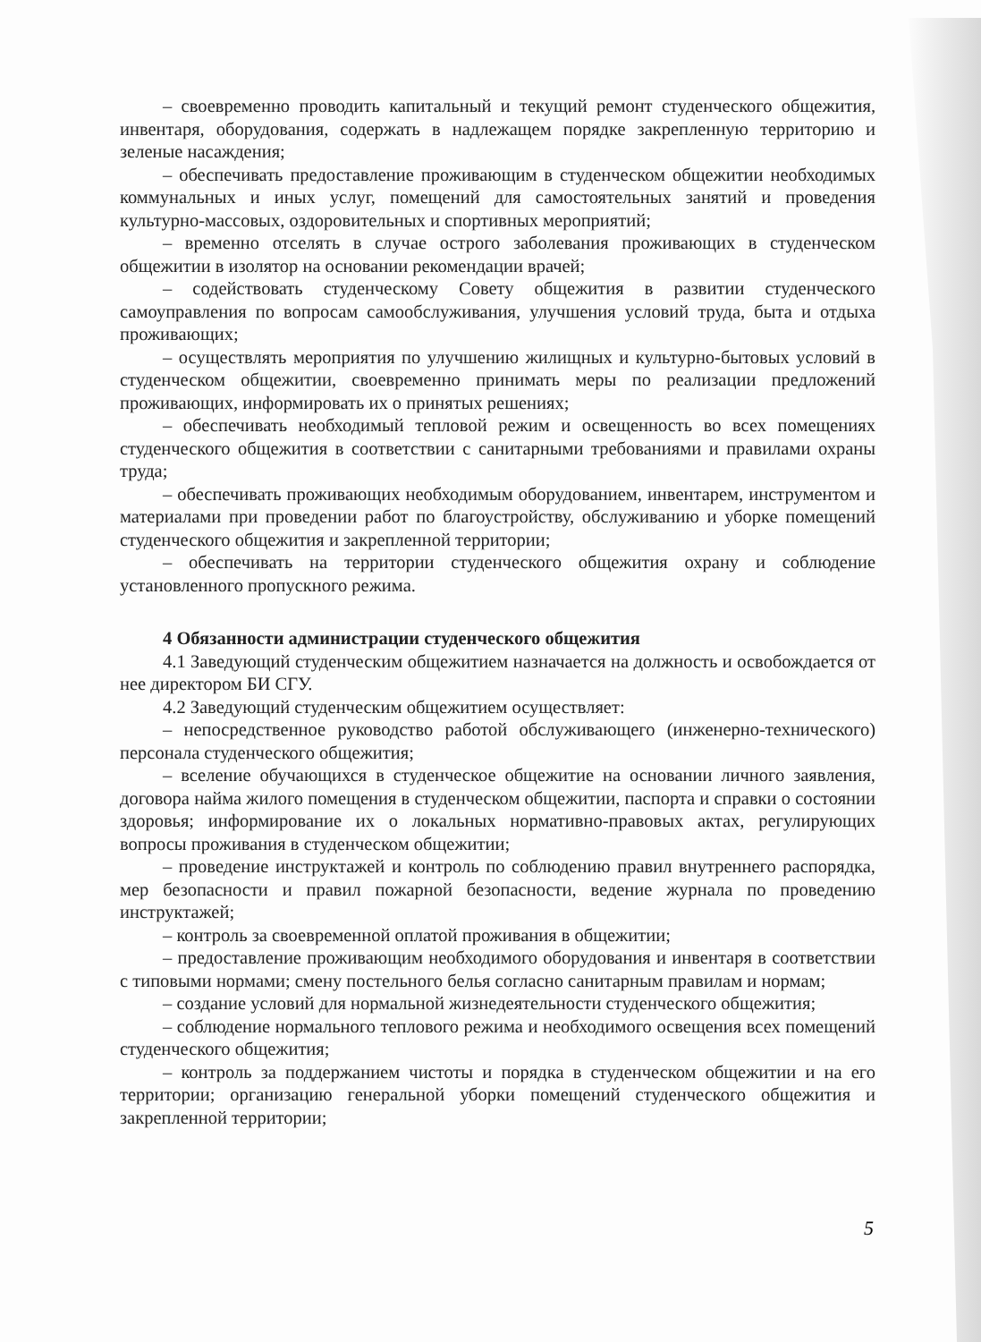– своевременно проводить капитальный и текущий ремонт студенческого общежития, инвентаря, оборудования, содержать в надлежащем порядке закрепленную территорию и зеленые насаждения;
– обеспечивать предоставление проживающим в студенческом общежитии необходимых коммунальных и иных услуг, помещений для самостоятельных занятий и проведения культурно-массовых, оздоровительных и спортивных мероприятий;
– временно отселять в случае острого заболевания проживающих в студенческом общежитии в изолятор на основании рекомендации врачей;
– содействовать студенческому Совету общежития в развитии студенческого самоуправления по вопросам самообслуживания, улучшения условий труда, быта и отдыха проживающих;
– осуществлять мероприятия по улучшению жилищных и культурно-бытовых условий в студенческом общежитии, своевременно принимать меры по реализации предложений проживающих, информировать их о принятых решениях;
– обеспечивать необходимый тепловой режим и освещенность во всех помещениях студенческого общежития в соответствии с санитарными требованиями и правилами охраны труда;
– обеспечивать проживающих необходимым оборудованием, инвентарем, инструментом и материалами при проведении работ по благоустройству, обслуживанию и уборке помещений студенческого общежития и закрепленной территории;
– обеспечивать на территории студенческого общежития охрану и соблюдение установленного пропускного режима.
4 Обязанности администрации студенческого общежития
4.1 Заведующий студенческим общежитием назначается на должность и освобождается от нее директором БИ СГУ.
4.2 Заведующий студенческим общежитием осуществляет:
– непосредственное руководство работой обслуживающего (инженерно-технического) персонала студенческого общежития;
– вселение обучающихся в студенческое общежитие на основании личного заявления, договора найма жилого помещения в студенческом общежитии, паспорта и справки о состоянии здоровья; информирование их о локальных нормативно-правовых актах, регулирующих вопросы проживания в студенческом общежитии;
– проведение инструктажей и контроль по соблюдению правил внутреннего распорядка, мер безопасности и правил пожарной безопасности, ведение журнала по проведению инструктажей;
– контроль за своевременной оплатой проживания в общежитии;
– предоставление проживающим необходимого оборудования и инвентаря в соответствии с типовыми нормами; смену постельного белья согласно санитарным правилам и нормам;
– создание условий для нормальной жизнедеятельности студенческого общежития;
– соблюдение нормального теплового режима и необходимого освещения всех помещений студенческого общежития;
– контроль за поддержанием чистоты и порядка в студенческом общежитии и на его территории; организацию генеральной уборки помещений студенческого общежития и закрепленной территории;
5